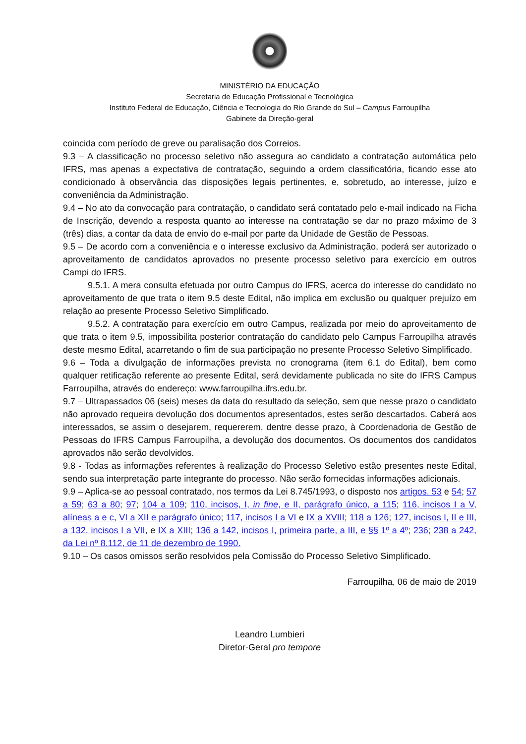MINISTÉRIO DA EDUCAÇÃO
Secretaria de Educação Profissional e Tecnológica
Instituto Federal de Educação, Ciência e Tecnologia do Rio Grande do Sul – Campus Farroupilha
Gabinete da Direção-geral
coincida com período de greve ou paralisação dos Correios.
9.3 – A classificação no processo seletivo não assegura ao candidato a contratação automática pelo IFRS, mas apenas a expectativa de contratação, seguindo a ordem classificatória, ficando esse ato condicionado à observância das disposições legais pertinentes, e, sobretudo, ao interesse, juízo e conveniência da Administração.
9.4 – No ato da convocação para contratação, o candidato será contatado pelo e-mail indicado na Ficha de Inscrição, devendo a resposta quanto ao interesse na contratação se dar no prazo máximo de 3 (três) dias, a contar da data de envio do e-mail por parte da Unidade de Gestão de Pessoas.
9.5 – De acordo com a conveniência e o interesse exclusivo da Administração, poderá ser autorizado o aproveitamento de candidatos aprovados no presente processo seletivo para exercício em outros Campi do IFRS.
9.5.1. A mera consulta efetuada por outro Campus do IFRS, acerca do interesse do candidato no aproveitamento de que trata o item 9.5 deste Edital, não implica em exclusão ou qualquer prejuízo em relação ao presente Processo Seletivo Simplificado.
9.5.2. A contratação para exercício em outro Campus, realizada por meio do aproveitamento de que trata o item 9.5, impossibilita posterior contratação do candidato pelo Campus Farroupilha através deste mesmo Edital, acarretando o fim de sua participação no presente Processo Seletivo Simplificado.
9.6 – Toda a divulgação de informações prevista no cronograma (item 6.1 do Edital), bem como qualquer retificação referente ao presente Edital, será devidamente publicada no site do IFRS Campus Farroupilha, através do endereço: www.farroupilha.ifrs.edu.br.
9.7 – Ultrapassados 06 (seis) meses da data do resultado da seleção, sem que nesse prazo o candidato não aprovado requeira devolução dos documentos apresentados, estes serão descartados. Caberá aos interessados, se assim o desejarem, requererem, dentre desse prazo, à Coordenadoria de Gestão de Pessoas do IFRS Campus Farroupilha, a devolução dos documentos. Os documentos dos candidatos aprovados não serão devolvidos.
9.8 - Todas as informações referentes à realização do Processo Seletivo estão presentes neste Edital, sendo sua interpretação parte integrante do processo. Não serão fornecidas informações adicionais.
9.9 – Aplica-se ao pessoal contratado, nos termos da Lei 8.745/1993, o disposto nos artigos. 53 e 54; 57 a 59; 63 a 80; 97; 104 a 109; 110, incisos, I, in fine, e II, parágrafo único, a 115; 116, incisos I a V, alíneas a e c, VI a XII e parágrafo único; 117, incisos I a VI e IX a XVIII; 118 a 126; 127, incisos I, II e III, a 132, incisos I a VII, e IX a XIII; 136 a 142, incisos I, primeira parte, a III, e §§ 1º a 4º; 236; 238 a 242, da Lei nº 8.112, de 11 de dezembro de 1990.
9.10 – Os casos omissos serão resolvidos pela Comissão do Processo Seletivo Simplificado.
Farroupilha, 06 de maio de 2019
Leandro Lumbieri
Diretor-Geral pro tempore